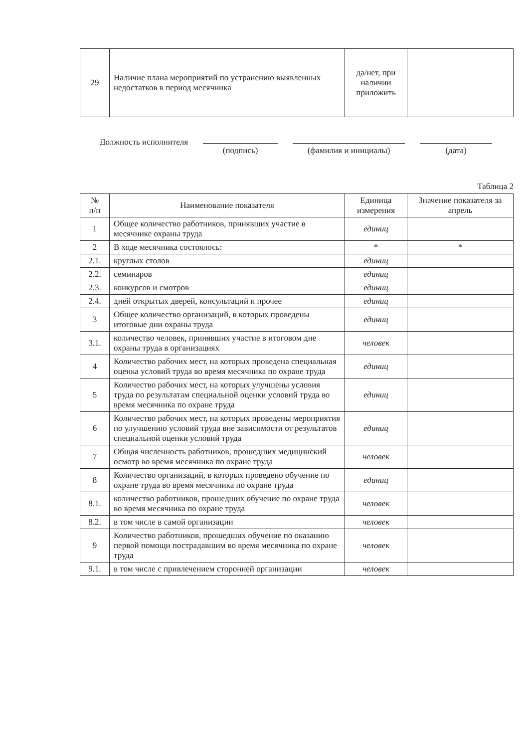| 29 | Наличие плана мероприятий по устранению выявленных недостатков в период месячника | да/нет, при наличии приложить | |
Должность исполнителя
(подпись) (фамилия и инициалы) (дата)
Таблица 2
| № п/п | Наименование показателя | Единица измерения | Значение показателя за апрель |
| --- | --- | --- | --- |
| 1 | Общее количество работников, принявших участие в месячнике охраны труда | единиц | |
| 2 | В ходе месячника состоялось: | * | * |
| 2.1. | круглых столов | единиц | |
| 2.2. | семинаров | единиц | |
| 2.3. | конкурсов и смотров | единиц | |
| 2.4. | дней открытых дверей, консультаций и прочее | единиц | |
| 3 | Общее количество организаций, в которых проведены итоговые дни охраны труда | единиц | |
| 3.1. | количество человек, принявших участие в итоговом дне охраны труда в организациях | человек | |
| 4 | Количество рабочих мест, на которых проведена специальная оценка условий труда во время месячника по охране труда | единиц | |
| 5 | Количество рабочих мест, на которых улучшены условия труда по результатам специальной оценки условий труда во время месячника по охране труда | единиц | |
| 6 | Количество рабочих мест, на которых проведены мероприятия по улучшению условий труда вне зависимости от результатов специальной оценки условий труда | единиц | |
| 7 | Общая численность работников, прошедших медицинский осмотр во время месячника по охране труда | человек | |
| 8 | Количество организаций, в которых проведено обучение по охране труда во время месячника по охране труда | единиц | |
| 8.1. | количество работников, прошедших обучение по охране труда во время месячника по охране труда | человек | |
| 8.2. | в том числе в самой организации | человек | |
| 9 | Количество работников, прошедших обучение по оказанию первой помощи пострадавшим во время месячника по охране труда | человек | |
| 9.1. | в том числе с привлечением сторонней организации | человек | |